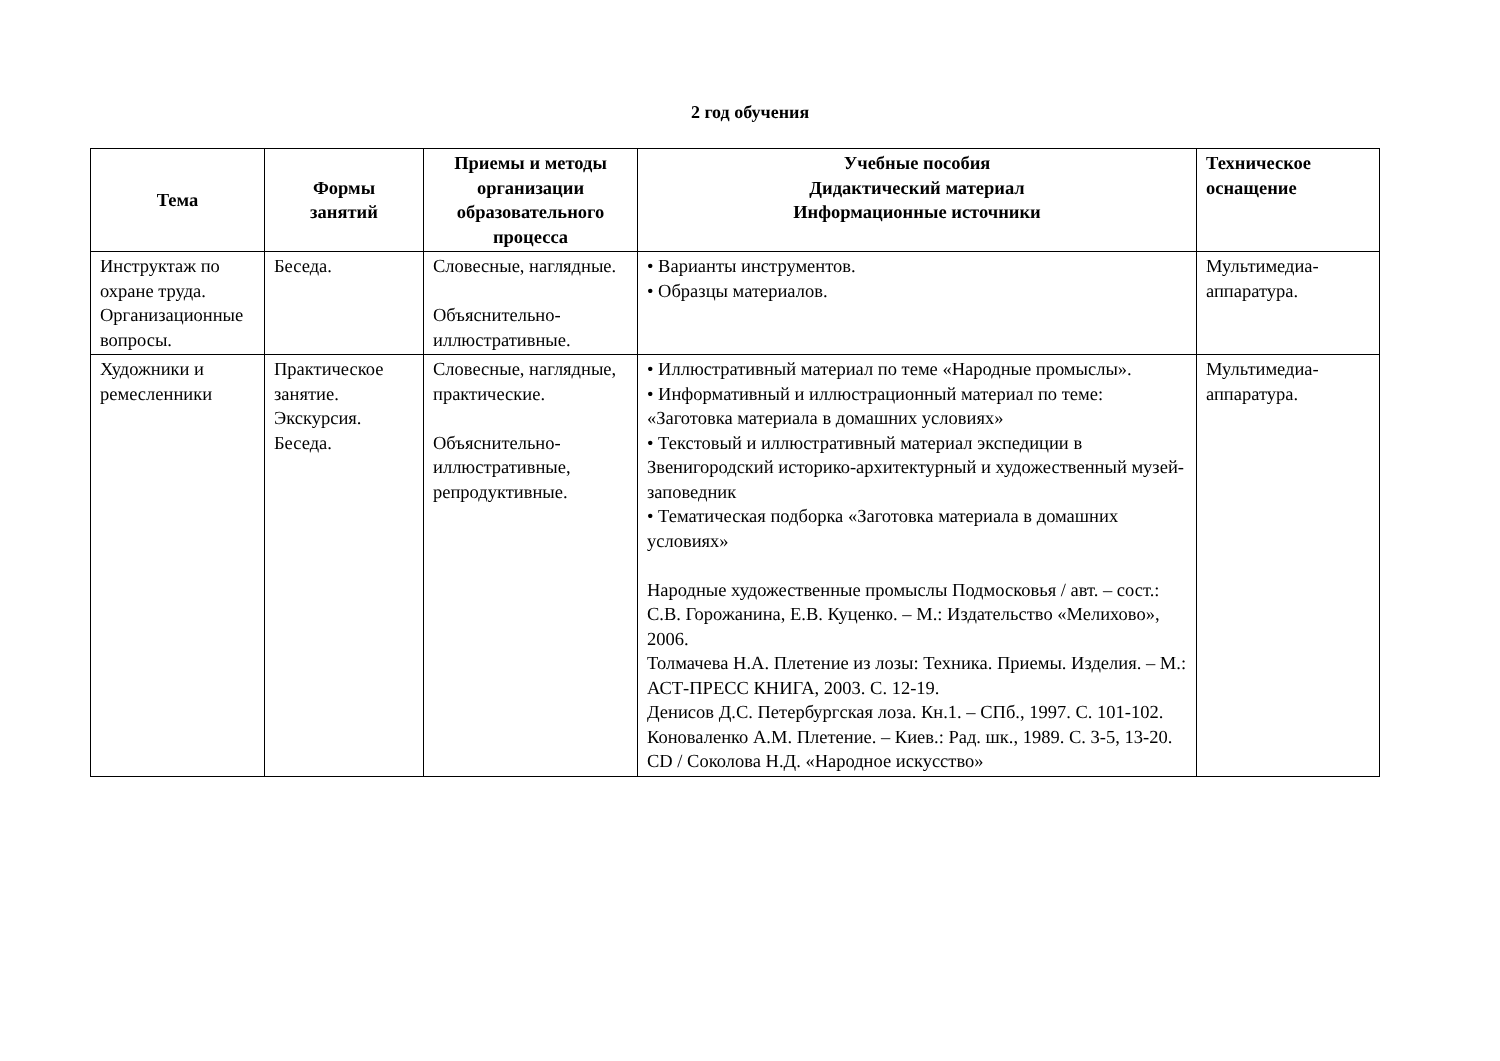2 год обучения
| Тема | Формы занятий | Приемы и методы организации образовательного процесса | Учебные пособия Дидактический материал Информационные источники | Техническое оснащение |
| --- | --- | --- | --- | --- |
| Инструктаж по охране труда. Организационные вопросы. | Беседа. | Словесные, наглядные. Объяснительно-иллюстративные. | • Варианты инструментов. • Образцы материалов. | Мультимедиа-аппаратура. |
| Художники и ремесленники | Практическое занятие. Экскурсия. Беседа. | Словесные, наглядные, практические. Объяснительно-иллюстративные, репродуктивные. | • Иллюстративный материал по теме «Народные промыслы». • Информативный и иллюстрационный материал по теме: «Заготовка материала в домашних условиях» • Текстовый и иллюстративный материал экспедиции в Звенигородский историко-архитектурный и художественный музей-заповедник • Тематическая подборка «Заготовка материала в домашних условиях» Народные художественные промыслы Подмосковья / авт. – сост.: С.В. Горожанина, Е.В. Куценко. – М.: Издательство «Мелихово», 2006. Толмачева Н.А. Плетение из лозы: Техника. Приемы. Изделия. – М.: АСТ-ПРЕСС КНИГА, 2003. С. 12-19. Денисов Д.С. Петербургская лоза. Кн.1. – СПб., 1997. С. 101-102. Коноваленко А.М. Плетение. – Киев.: Рад. шк., 1989. С. 3-5, 13-20. CD / Соколова Н.Д. «Народное искусство» | Мультимедиа-аппаратура. |